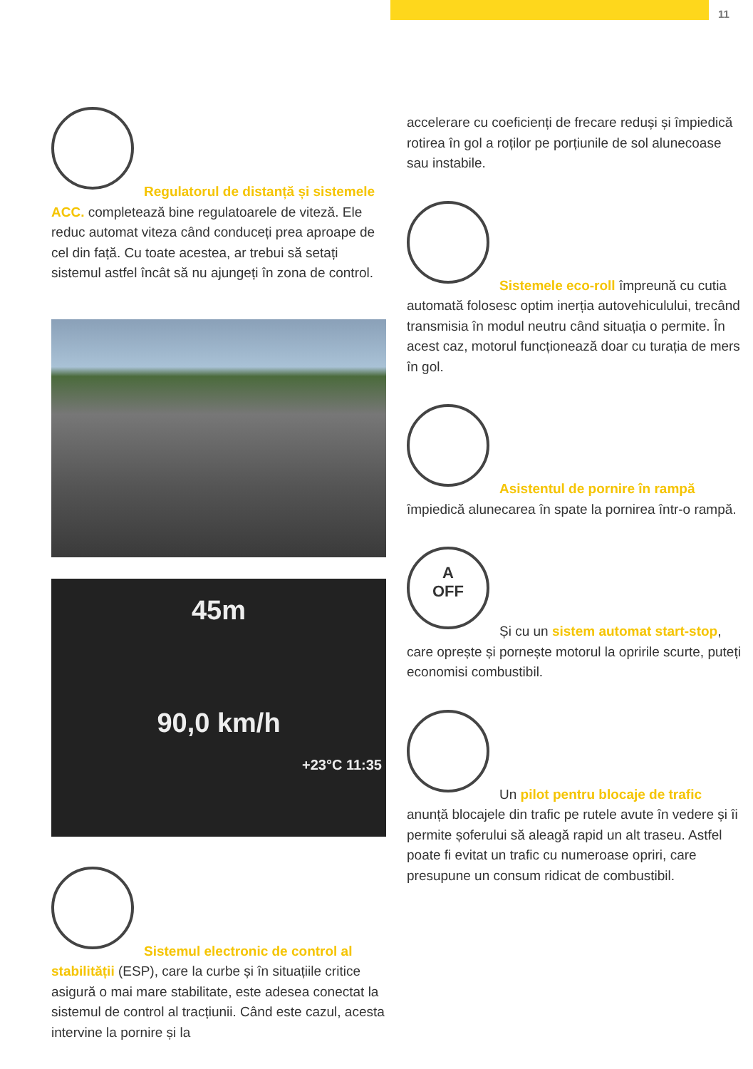11
Regulatorul de distanță și sistemele ACC. completează bine regulatoarele de viteză. Ele reduc automat viteza când conduceți prea aproape de cel din față. Cu toate acestea, ar trebui să setați sistemul astfel încât să nu ajungeți în zona de control.
45m
90,0 km/h
+23°C 11:35
Sistemul electronic de control al stabilității (ESP), care la curbe și în situațiile critice asigură o mai mare stabilitate, este adesea conectat la sistemul de control al tracțiunii. Când este cazul, acesta intervine la pornire și la
accelerare cu coeficienți de frecare reduși și împiedică rotirea în gol a roților pe porțiunile de sol alunecoase sau instabile.
Sistemele eco-roll împreună cu cutia automată folosesc optim inerția autovehiculului, trecând transmisia în modul neutru când situația o permite. În acest caz, motorul funcționează doar cu turația de mers în gol.
Asistentul de pornire în rampă împiedică alunecarea în spate la pornirea într-o rampă.
A
OFF
Și cu un sistem automat start-stop, care oprește și pornește motorul la opririle scurte, puteți economisi combustibil.
Un pilot pentru blocaje de trafic anunță blocajele din trafic pe rutele avute în vedere și îi permite șoferului să aleagă rapid un alt traseu. Astfel poate fi evitat un trafic cu numeroase opriri, care presupune un consum ridicat de combustibil.